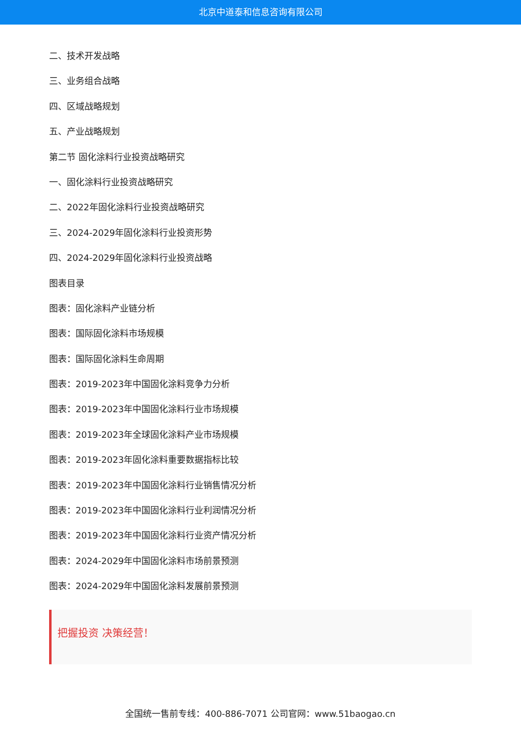北京中道泰和信息咨询有限公司
二、技术开发战略
三、业务组合战略
四、区域战略规划
五、产业战略规划
第二节 固化涂料行业投资战略研究
一、固化涂料行业投资战略研究
二、2022年固化涂料行业投资战略研究
三、2024-2029年固化涂料行业投资形势
四、2024-2029年固化涂料行业投资战略
图表目录
图表：固化涂料产业链分析
图表：国际固化涂料市场规模
图表：国际固化涂料生命周期
图表：2019-2023年中国固化涂料竞争力分析
图表：2019-2023年中国固化涂料行业市场规模
图表：2019-2023年全球固化涂料产业市场规模
图表：2019-2023年固化涂料重要数据指标比较
图表：2019-2023年中国固化涂料行业销售情况分析
图表：2019-2023年中国固化涂料行业利润情况分析
图表：2019-2023年中国固化涂料行业资产情况分析
图表：2024-2029年中国固化涂料市场前景预测
图表：2024-2029年中国固化涂料发展前景预测
把握投资 决策经营！
全国统一售前专线：400-886-7071 公司官网：www.51baogao.cn